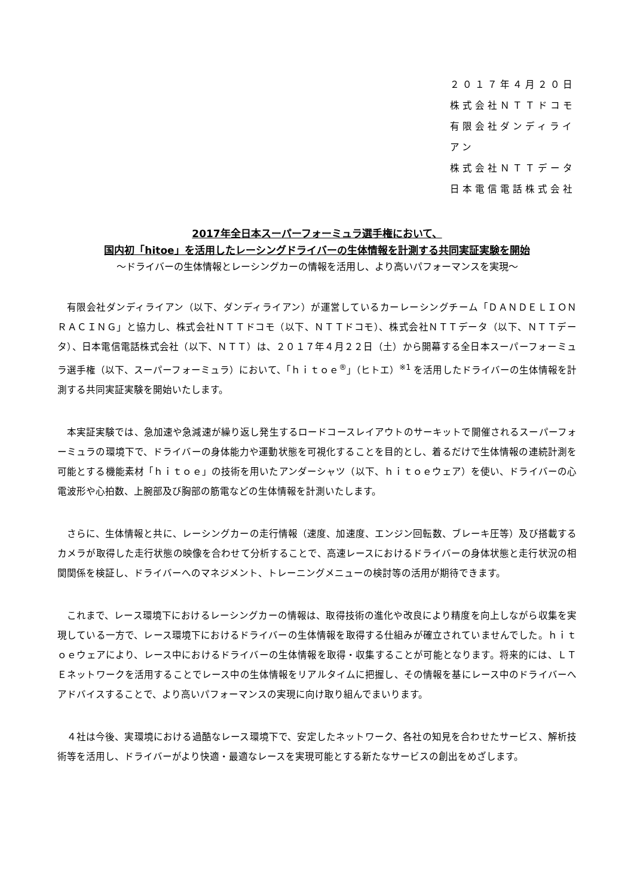２０１７年４月２０日
株式会社ＮＴＴドコモ
有限会社ダンディライアン
株式会社ＮＴＴデータ
日本電信電話株式会社
2017年全日本スーパーフォーミュラ選手権において、
国内初「hitoe」を活用したレーシングドライバーの生体情報を計測する共同実証実験を開始
～ドライバーの生体情報とレーシングカーの情報を活用し、より高いパフォーマンスを実現～
有限会社ダンディライアン（以下、ダンディライアン）が運営しているカーレーシングチーム「ＤＡＮＤＥＬＩＯＮ　ＲＡＣＩＮＧ」と協力し、株式会社ＮＴＴドコモ（以下、ＮＴＴドコモ）、株式会社ＮＴＴデータ（以下、ＮＴＴデータ）、日本電信電話株式会社（以下、ＮＴＴ）は、２０１７年４月２２日（土）から開幕する全日本スーパーフォーミュラ選手権（以下、スーパーフォーミュラ）において、「ｈｉｔｏｅ<sup>®</sup>」（ヒトエ）<sup>※1</sup> を活用したドライバーの生体情報を計測する共同実証実験を開始いたします。
本実証実験では、急加速や急減速が繰り返し発生するロードコースレイアウトのサーキットで開催されるスーパーフォーミュラの環境下で、ドライバーの身体能力や運動状態を可視化することを目的とし、着るだけで生体情報の連続計測を可能とする機能素材「ｈｉｔｏｅ」の技術を用いたアンダーシャツ（以下、ｈｉｔｏｅウェア）を使い、ドライバーの心電波形や心拍数、上腕部及び胸部の筋電などの生体情報を計測いたします。
さらに、生体情報と共に、レーシングカーの走行情報（速度、加速度、エンジン回転数、ブレーキ圧等）及び搭載するカメラが取得した走行状態の映像を合わせて分析することで、高速レースにおけるドライバーの身体状態と走行状況の相関関係を検証し、ドライバーへのマネジメント、トレーニングメニューの検討等の活用が期待できます。
これまで、レース環境下におけるレーシングカーの情報は、取得技術の進化や改良により精度を向上しながら収集を実現している一方で、レース環境下におけるドライバーの生体情報を取得する仕組みが確立されていませんでした。ｈｉｔｏｅウェアにより、レース中におけるドライバーの生体情報を取得・収集することが可能となります。将来的には、ＬＴＥネットワークを活用することでレース中の生体情報をリアルタイムに把握し、その情報を基にレース中のドライバーへアドバイスすることで、より高いパフォーマンスの実現に向け取り組んでまいります。
４社は今後、実環境における過酷なレース環境下で、安定したネットワーク、各社の知見を合わせたサービス、解析技術等を活用し、ドライバーがより快適・最適なレースを実現可能とする新たなサービスの創出をめざします。